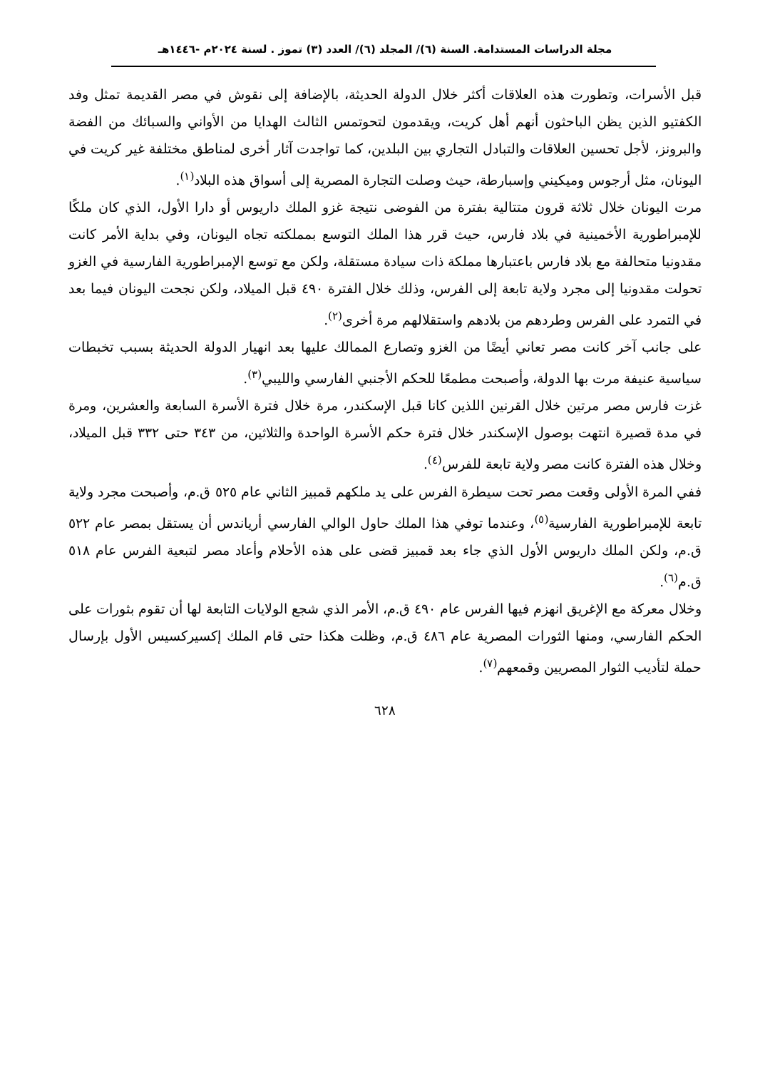مجلة الدراسات المستدامة. السنة (٦)/ المجلد (٦)/ العدد (٣) تموز . لسنة ٢٠٢٤م -١٤٤٦هـ
قبل الأسرات، وتطورت هذه العلاقات أكثر خلال الدولة الحديثة، بالإضافة إلى نقوش في مصر القديمة تمثل وفد الكفتيو الذين يظن الباحثون أنهم أهل كريت، ويقدمون لتحوتمس الثالث الهدايا من الأواني والسبائك من الفضة والبرونز، لأجل تحسين العلاقات والتبادل التجاري بين البلدين، كما تواجدت آثار أخرى لمناطق مختلفة غير كريت في اليونان، مثل أرجوس وميكيني وإسبارطة، حيث وصلت التجارة المصرية إلى أسواق هذه البلاد<sup>(١)</sup>.
مرت اليونان خلال ثلاثة قرون متتالية بفترة من الفوضى نتيجة غزو الملك داريوس أو دارا الأول، الذي كان ملكًا للإمبراطورية الأخمينية في بلاد فارس، حيث قرر هذا الملك التوسع بمملكته تجاه اليونان، وفي بداية الأمر كانت مقدونيا متحالفة مع بلاد فارس باعتبارها مملكة ذات سيادة مستقلة، ولكن مع توسع الإمبراطورية الفارسية في الغزو تحولت مقدونيا إلى مجرد ولاية تابعة إلى الفرس، وذلك خلال الفترة ٤٩٠ قبل الميلاد، ولكن نجحت اليونان فيما بعد في التمرد على الفرس وطردهم من بلادهم واستقلالهم مرة أخرى<sup>(٢)</sup>.
على جانب آخر كانت مصر تعاني أيضًا من الغزو وتصارع الممالك عليها بعد انهيار الدولة الحديثة بسبب تخبطات سياسية عنيفة مرت بها الدولة، وأصبحت مطمعًا للحكم الأجنبي الفارسي والليبي<sup>(٣)</sup>.
غزت فارس مصر مرتين خلال القرنين اللذين كانا قبل الإسكندر، مرة خلال فترة الأسرة السابعة والعشرين، ومرة في مدة قصيرة انتهت بوصول الإسكندر خلال فترة حكم الأسرة الواحدة والثلاثين، من ٣٤٣ حتى ٣٣٢ قبل الميلاد، وخلال هذه الفترة كانت مصر ولاية تابعة للفرس<sup>(٤)</sup>.
ففي المرة الأولى وقعت مصر تحت سيطرة الفرس على يد ملكهم قمبيز الثاني عام ٥٢٥ ق.م، وأصبحت مجرد ولاية تابعة للإمبراطورية الفارسية<sup>(٥)</sup>، وعندما توفي هذا الملك حاول الوالي الفارسي أرياندس أن يستقل بمصر عام ٥٢٢ ق.م، ولكن الملك داريوس الأول الذي جاء بعد قمبيز قضى على هذه الأحلام وأعاد مصر لتبعية الفرس عام ٥١٨ ق.م<sup>(٦)</sup>.
وخلال معركة مع الإغريق انهزم فيها الفرس عام ٤٩٠ ق.م، الأمر الذي شجع الولايات التابعة لها أن تقوم بثورات على الحكم الفارسي، ومنها الثورات المصرية عام ٤٨٦ ق.م، وظلت هكذا حتى قام الملك إكسيركسيس الأول بإرسال حملة لتأديب الثوار المصريين وقمعهم<sup>(٧)</sup>.
٦٢٨